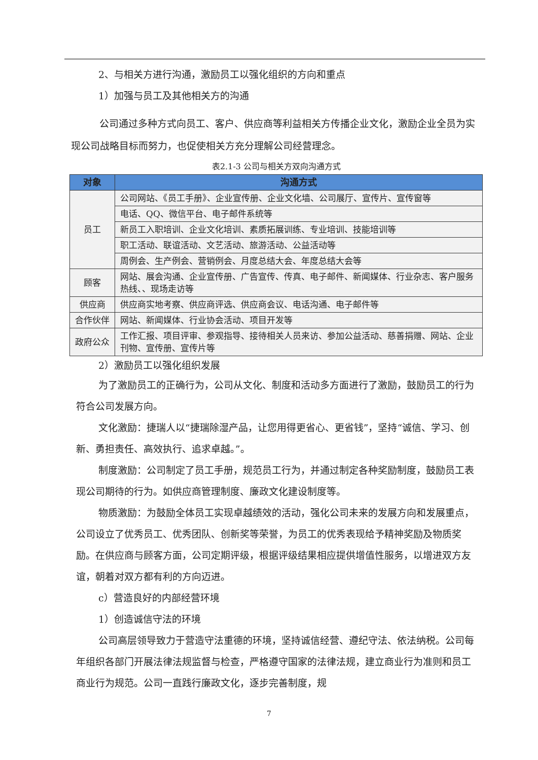2、与相关方进行沟通，激励员工以强化组织的方向和重点
1）加强与员工及其他相关方的沟通
公司通过多种方式向员工、客户、供应商等利益相关方传播企业文化，激励企业全员为实现公司战略目标而努力，也促使相关方充分理解公司经营理念。
表2.1-3 公司与相关方双向沟通方式
| 对象 | 沟通方式 |
| --- | --- |
| 员工 | 公司网站、《员工手册》、企业宣传册、企业文化墙、公司展厅、宣传片、宣传窗等 |
| | 电话、QQ、微信平台、电子邮件系统等 |
| | 新员工入职培训、企业文化培训、素质拓展训练、专业培训、技能培训等 |
| | 职工活动、联谊活动、文艺活动、旅游活动、公益活动等 |
| | 周例会、生产例会、营销例会、月度总结大会、年度总结大会等 |
| 顾客 | 网站、展会沟通、企业宣传册、广告宣传、传真、电子邮件、新闻媒体、行业杂志、客户服务热线、、现场走访等 |
| 供应商 | 供应商实地考察、供应商评选、供应商会议、电话沟通、电子邮件等 |
| 合作伙伴 | 网站、新闻媒体、行业协会活动、项目开发等 |
| 政府公众 | 工作汇报、项目评审、参观指导、接待相关人员来访、参加公益活动、慈善捐赠、网站、企业刊物、宣传册、宣传片等 |
2）激励员工以强化组织发展
为了激励员工的正确行为，公司从文化、制度和活动多方面进行了激励，鼓励员工的行为符合公司发展方向。
文化激励：捷瑞人以“捷瑞除湿产品，让您用得更省心、更省钱”，坚持“诚信、学习、创新、勇担责任、高效执行、追求卓越。”。
制度激励：公司制定了员工手册，规范员工行为，并通过制定各种奖励制度，鼓励员工表现公司期待的行为。如供应商管理制度、廉政文化建设制度等。
物质激励：为鼓励全体员工实现卓越绩效的活动，强化公司未来的发展方向和发展重点，公司设立了优秀员工、优秀团队、创新奖等荣誉，为员工的优秀表现给予精神奖励及物质奖励。在供应商与顾客方面，公司定期评级，根据评级结果相应提供增值性服务，以增进双方友谊，朝着对双方都有利的方向迈进。
c）营造良好的内部经营环境
1）创造诚信守法的环境
公司高层领导致力于营造守法重德的环境，坚持诚信经营、遵纪守法、依法纳税。公司每年组织各部门开展法律法规监督与检查，严格遵守国家的法律法规，建立商业行为准则和员工商业行为规范。公司一直践行廉政文化，逐步完善制度，规
7